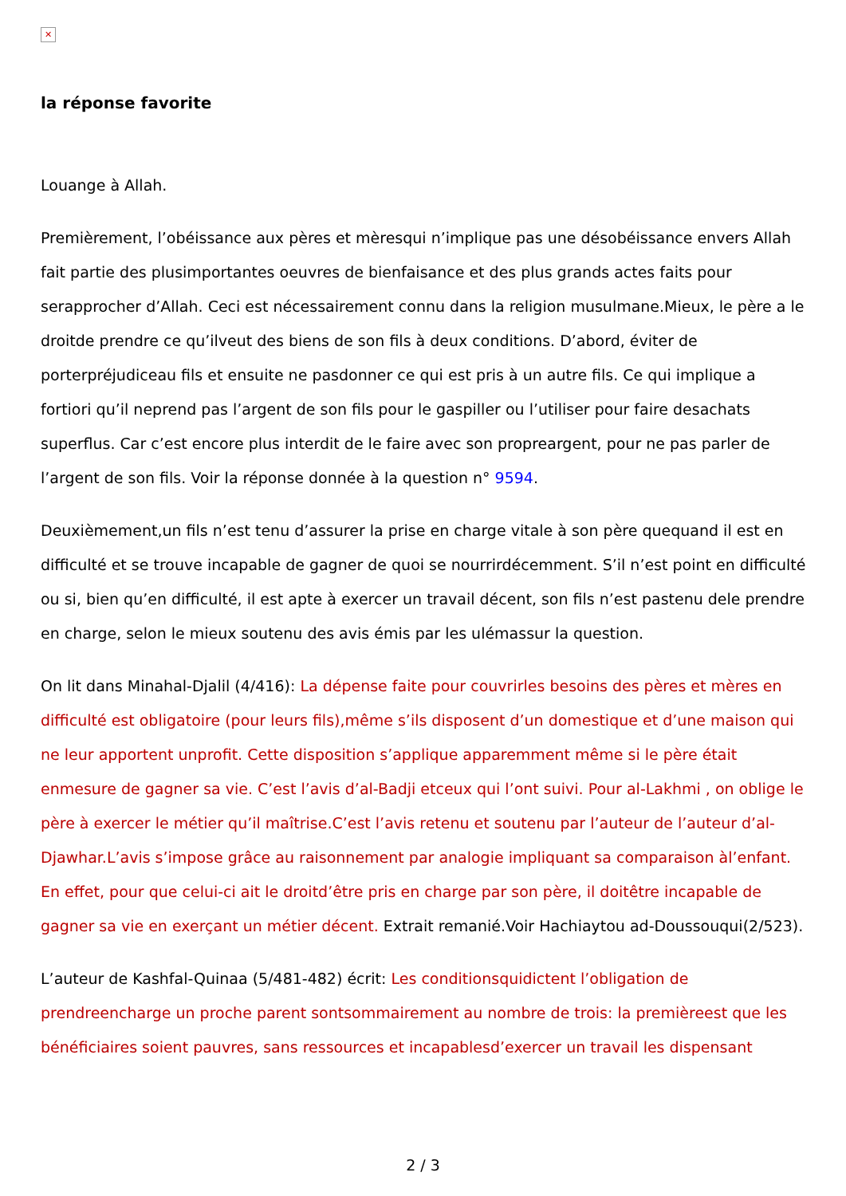✕
la réponse favorite
Louange à Allah.
Premièrement, l’obéissance aux pères et mèresqui n’implique pas une désobéissance envers Allah fait partie des plusimportantes oeuvres de bienfaisance et des plus grands actes faits pour serapprocher d’Allah. Ceci est nécessairement connu dans la religion musulmane.Mieux, le père a le droitde prendre ce qu’ilveut des biens de son fils à deux conditions. D’abord, éviter de porterpréjudiceau fils et ensuite ne pasdonner ce qui est pris à un autre fils. Ce qui implique a fortiori qu’il neprend pas l’argent de son fils pour le gaspiller ou l’utiliser pour faire desachats superflus. Car c’est encore plus interdit de le faire avec son propreargent, pour ne pas parler de l’argent de son fils. Voir la réponse donnée à la question n° 9594.
Deuxièmement,un fils n’est tenu d’assurer la prise en charge vitale à son père quequand il est en difficulté et se trouve incapable de gagner de quoi se nourrirdécemment. S’il n’est point en difficulté ou si, bien qu’en difficulté, il est apte à exercer un travail décent, son fils n’est pastenu dele prendre en charge, selon le mieux soutenu des avis émis par les ulémassur la question.
On lit dans Minahal-Djalil (4/416): La dépense faite pour couvrirles besoins des pères et mères en difficulté est obligatoire (pour leurs fils),même s’ils disposent d’un domestique et d’une maison qui ne leur apportent unprofit. Cette disposition s’applique apparemment même si le père était enmesure de gagner sa vie. C’est l’avis d’al-Badji etceux qui l’ont suivi. Pour al-Lakhmi , on oblige le père à exercer le métier qu’il maîtrise.C’est l’avis retenu et soutenu par l’auteur de l’auteur d’al-Djawhar.L’avis s’impose grâce au raisonnement par analogie impliquant sa comparaison àl’enfant. En effet, pour que celui-ci ait le droitd’être pris en charge par son père, il doitêtre incapable de gagner sa vie en exerçant un métier décent. Extrait remanié.Voir Hachiaytou ad-Doussouqui(2/523).
L’auteur de Kashfal-Quinaa (5/481-482) écrit: Les conditionsquidictent l’obligation de prendreencharge un proche parent sontsommairement au nombre de trois: la premièreest que les bénéficiaires soient pauvres, sans ressources et incapablesd’exercer un travail les dispensant
2 / 3